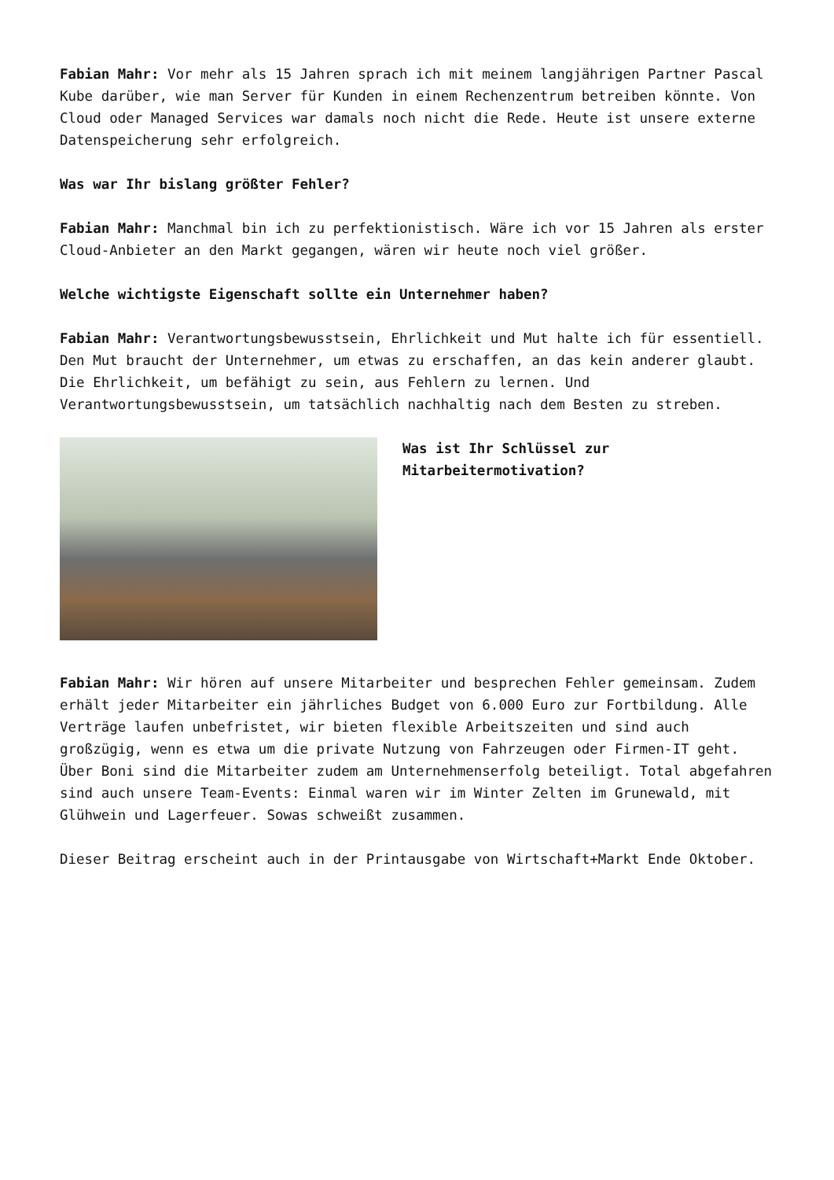Fabian Mahr: Vor mehr als 15 Jahren sprach ich mit meinem langjährigen Partner Pascal Kube darüber, wie man Server für Kunden in einem Rechenzentrum betreiben könnte. Von Cloud oder Managed Services war damals noch nicht die Rede. Heute ist unsere externe Datenspeicherung sehr erfolgreich.
Was war Ihr bislang größter Fehler?
Fabian Mahr: Manchmal bin ich zu perfektionistisch. Wäre ich vor 15 Jahren als erster Cloud-Anbieter an den Markt gegangen, wären wir heute noch viel größer.
Welche wichtigste Eigenschaft sollte ein Unternehmer haben?
Fabian Mahr: Verantwortungsbewusstsein, Ehrlichkeit und Mut halte ich für essentiell. Den Mut braucht der Unternehmer, um etwas zu erschaffen, an das kein anderer glaubt. Die Ehrlichkeit, um befähigt zu sein, aus Fehlern zu lernen. Und Verantwortungsbewusstsein, um tatsächlich nachhaltig nach dem Besten zu streben.
Was ist Ihr Schlüssel zur Mitarbeitermotivation?
Fabian Mahr: Wir hören auf unsere Mitarbeiter und besprechen Fehler gemeinsam. Zudem erhält jeder Mitarbeiter ein jährliches Budget von 6.000 Euro zur Fortbildung. Alle Verträge laufen unbefristet, wir bieten flexible Arbeitszeiten und sind auch großzügig, wenn es etwa um die private Nutzung von Fahrzeugen oder Firmen-IT geht. Über Boni sind die Mitarbeiter zudem am Unternehmenserfolg beteiligt. Total abgefahren sind auch unsere Team-Events: Einmal waren wir im Winter Zelten im Grunewald, mit Glühwein und Lagerfeuer. Sowas schweißt zusammen.
Dieser Beitrag erscheint auch in der Printausgabe von Wirtschaft+Markt Ende Oktober.